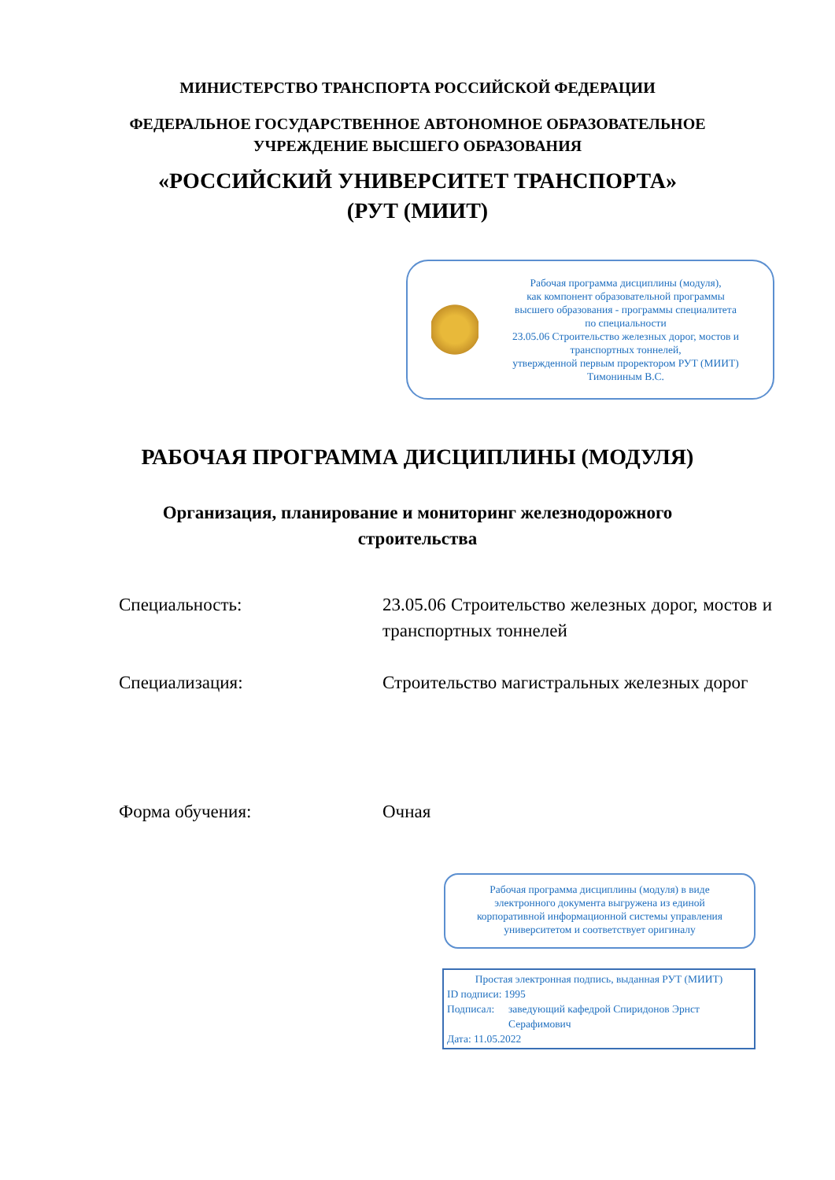МИНИСТЕРСТВО ТРАНСПОРТА РОССИЙСКОЙ ФЕДЕРАЦИИ
ФЕДЕРАЛЬНОЕ ГОСУДАРСТВЕННОЕ АВТОНОМНОЕ ОБРАЗОВАТЕЛЬНОЕ
УЧРЕЖДЕНИЕ ВЫСШЕГО ОБРАЗОВАНИЯ
«РОССИЙСКИЙ УНИВЕРСИТЕТ ТРАНСПОРТА»
(РУТ (МИИТ)
Рабочая программа дисциплины (модуля),
как компонент образовательной программы
высшего образования - программы специалитета
по специальности
23.05.06 Строительство железных дорог, мостов и
транспортных тоннелей,
утвержденной первым проректором РУТ (МИИТ)
Тимониным В.С.
РАБОЧАЯ ПРОГРАММА ДИСЦИПЛИНЫ (МОДУЛЯ)
Организация, планирование и мониторинг железнодорожного
строительства
Специальность: 23.05.06 Строительство железных дорог, мостов и транспортных тоннелей
Специализация: Строительство магистральных железных дорог
Форма обучения: Очная
Рабочая программа дисциплины (модуля) в виде
электронного документа выгружена из единой
корпоративной информационной системы управления
университетом и соответствует оригиналу
Простая электронная подпись, выданная РУТ (МИИТ)
ID подписи: 1995
Подписал: заведующий кафедрой Спиридонов Эрнст Серафимович
Дата: 11.05.2022